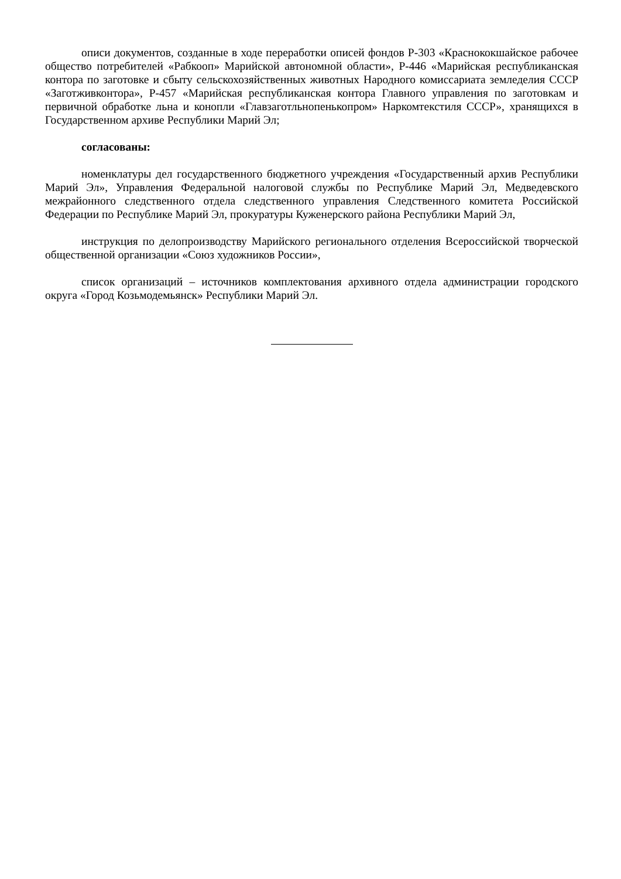описи документов, созданные в ходе переработки описей фондов Р-303 «Краснококшайское рабочее общество потребителей «Рабкооп» Марийской автономной области», Р-446 «Марийская республиканская контора по заготовке и сбыту сельскохозяйственных животных Народного комиссариата земледелия СССР «Заготживконтора», Р-457 «Марийская республиканская контора Главного управления по заготовкам и первичной обработке льна и конопли «Главзаготльнопенькопром» Наркомтекстиля СССР», хранящихся в Государственном архиве Республики Марий Эл;
согласованы:
номенклатуры дел государственного бюджетного учреждения «Государственный архив Республики Марий Эл», Управления Федеральной налоговой службы по Республике Марий Эл, Медведевского межрайонного следственного отдела следственного управления Следственного комитета Российской Федерации по Республике Марий Эл, прокуратуры Куженерского района Республики Марий Эл,
инструкция по делопроизводству Марийского регионального отделения Всероссийской творческой общественной организации «Союз художников России»,
список организаций – источников комплектования архивного отдела администрации городского округа «Город Козьмодемьянск» Республики Марий Эл.